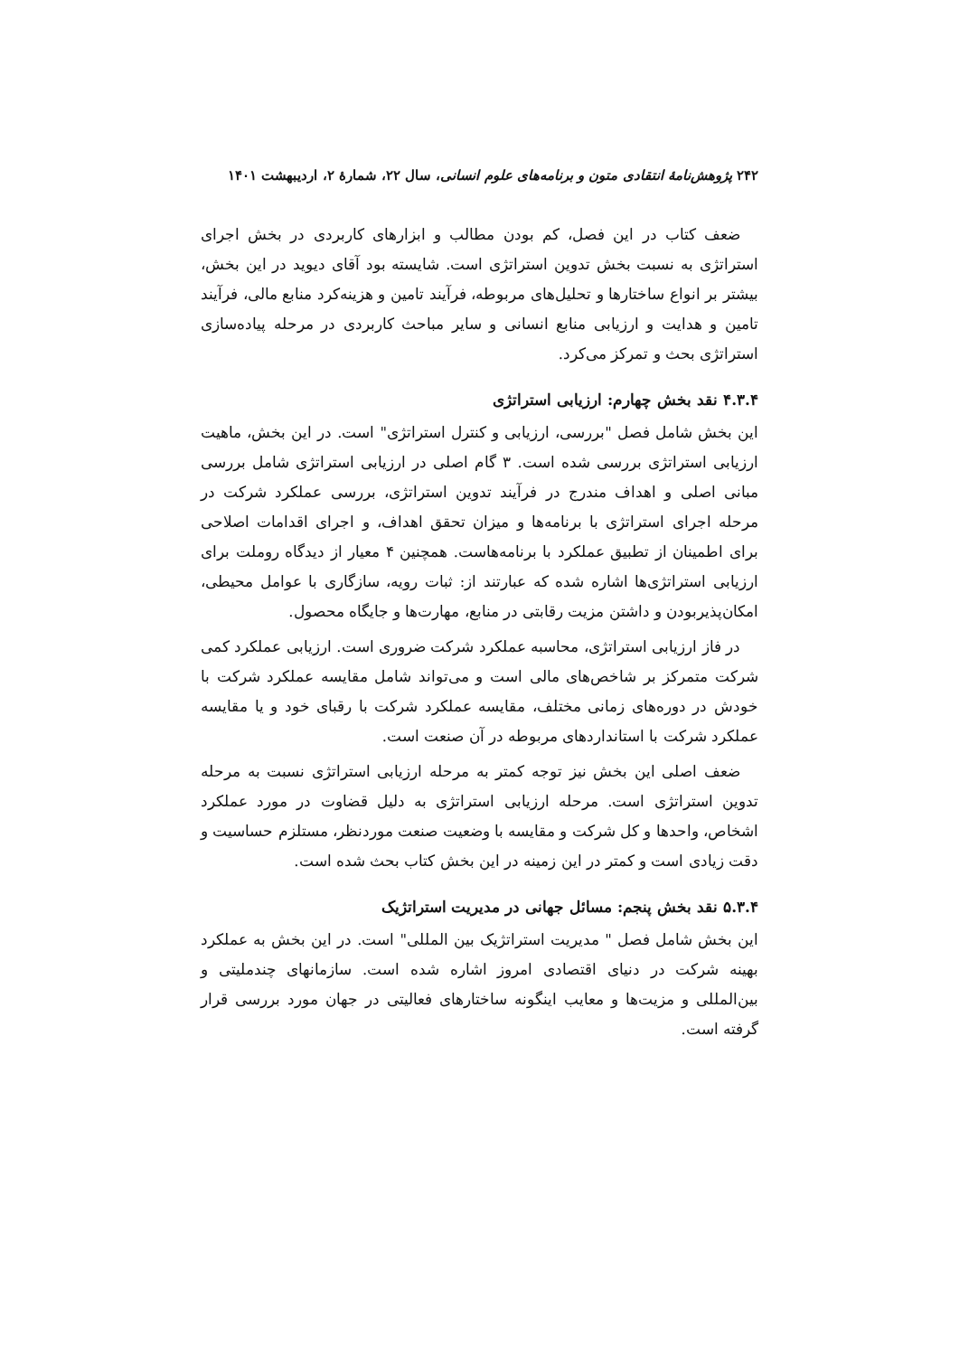۲۴۲ پژوهش‌نامهٔ انتقادی متون و برنامه‌های علوم انسانی، سال ۲۲، شمارهٔ ۲، اردیبهشت ۱۴۰۱
ضعف کتاب در این فصل، کم بودن مطالب و ابزارهای کاربردی در بخش اجرای استراتژی به نسبت بخش تدوین استراتژی است. شایسته بود آقای دیوید در این بخش، بیشتر بر انواع ساختارها و تحلیل‌های مربوطه، فرآیند تامین و هزینه‌کرد منابع مالی، فرآیند تامین و هدایت و ارزیابی منابع انسانی و سایر مباحث کاربردی در مرحله پیاده‌سازی استراتژی بحث و تمرکز می‌کرد.
۴.۳.۴ نقد بخش چهارم: ارزیابی استراتژی
این بخش شامل فصل "بررسی، ارزیابی و کنترل استراتژی" است. در این بخش، ماهیت ارزیابی استراتژی بررسی شده است. ۳ گام اصلی در ارزیابی استراتژی شامل بررسی مبانی اصلی و اهداف مندرج در فرآیند تدوین استراتژی، بررسی عملکرد شرکت در مرحله اجرای استراتژی با برنامه‌ها و میزان تحقق اهداف، و اجرای اقدامات اصلاحی برای اطمینان از تطبیق عملکرد با برنامه‌هاست. همچنین ۴ معیار از دیدگاه روملت برای ارزیابی استراتژی‌ها اشاره شده که عبارتند از: ثبات رویه، سازگاری با عوامل محیطی، امکان‌پذیربودن و داشتن مزیت رقابتی در منابع، مهارت‌ها و جایگاه محصول.
در فاز ارزیابی استراتژی، محاسبه عملکرد شرکت ضروری است. ارزیابی عملکرد کمی شرکت متمرکز بر شاخص‌های مالی است و می‌تواند شامل مقایسه عملکرد شرکت با خودش در دوره‌های زمانی مختلف، مقایسه عملکرد شرکت با رقبای خود و یا مقایسه عملکرد شرکت با استانداردهای مربوطه در آن صنعت است.
ضعف اصلی این بخش نیز توجه کمتر به مرحله ارزیابی استراتژی نسبت به مرحله تدوین استراتژی است. مرحله ارزیابی استراتژی به دلیل قضاوت در مورد عملکرد اشخاص، واحدها و کل شرکت و مقایسه با وضعیت صنعت موردنظر، مستلزم حساسیت و دقت زیادی است و کمتر در این زمینه در این بخش کتاب بحث شده است.
۵.۳.۴ نقد بخش پنجم: مسائل جهانی در مدیریت استراتژیک
این بخش شامل فصل " مدیریت استراتژیک بین المللی" است. در این بخش به عملکرد بهینه شرکت در دنیای اقتصادی امروز اشاره شده است. سازمانهای چندملیتی و بین‌المللی و مزیت‌ها و معایب اینگونه ساختارهای فعالیتی در جهان مورد بررسی قرار گرفته است.